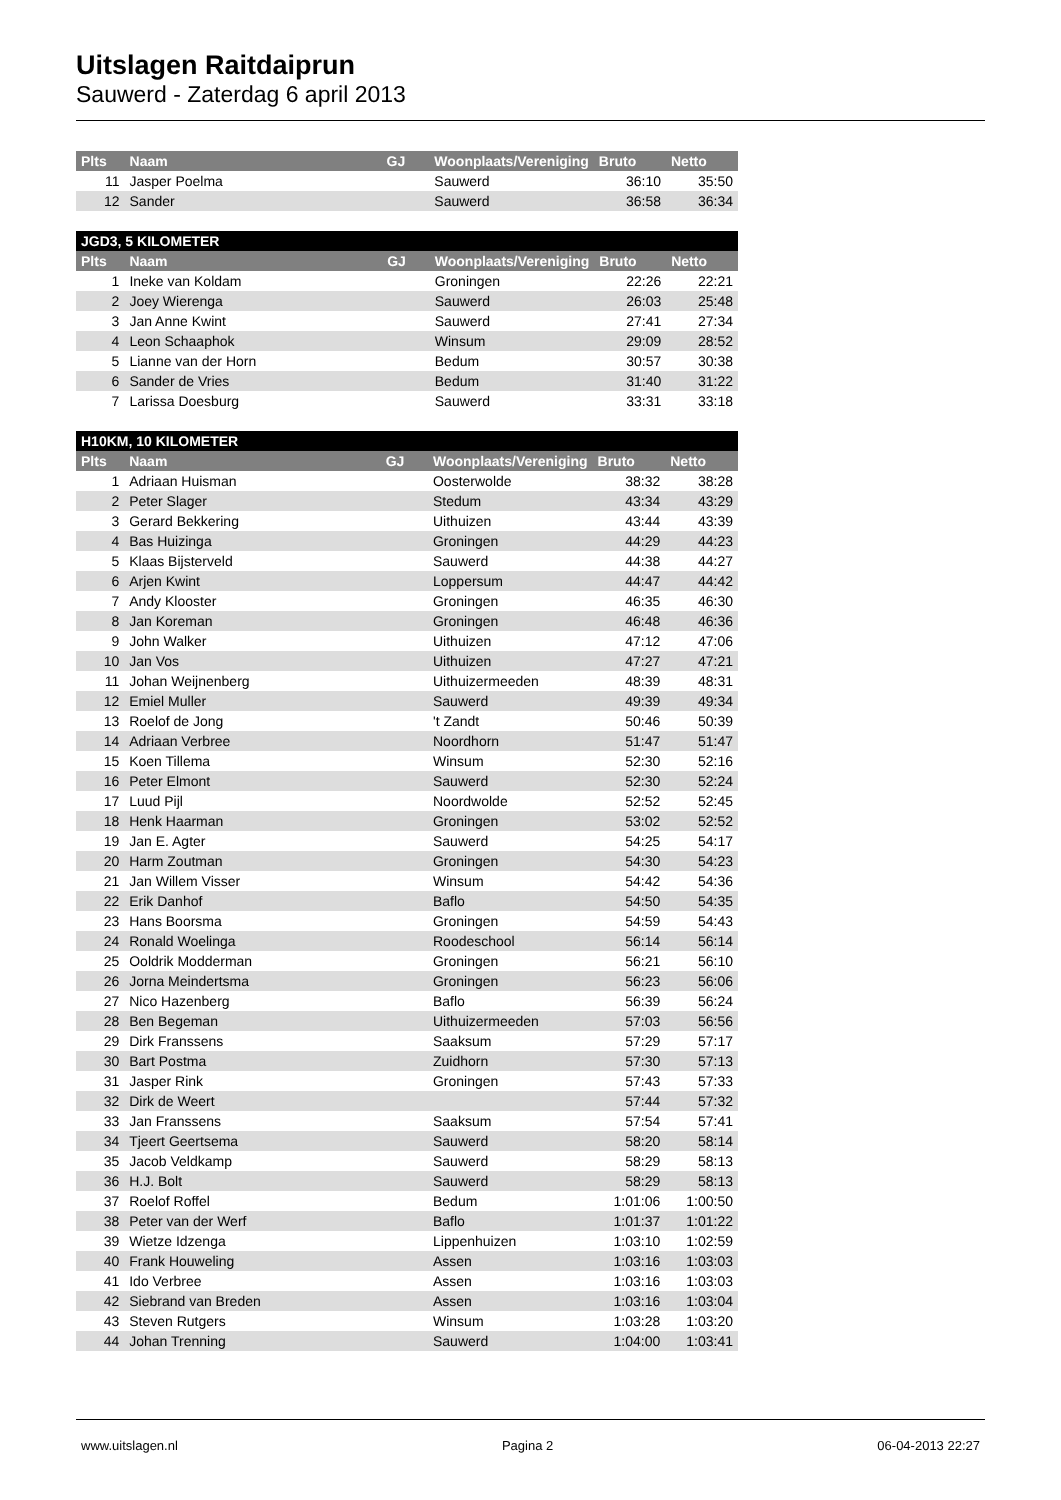Uitslagen Raitdaiprun
Sauwerd - Zaterdag 6 april 2013
| Plts | Naam | GJ | Woonplaats/Vereniging | Bruto | Netto |
| --- | --- | --- | --- | --- | --- |
| 11 | Jasper Poelma | | Sauwerd | 36:10 | 35:50 |
| 12 | Sander | | Sauwerd | 36:58 | 36:34 |
| JGD3, 5 KILOMETER | | | | | |
| Plts | Naam | GJ | Woonplaats/Vereniging | Bruto | Netto |
| 1 | Ineke van Koldam | | Groningen | 22:26 | 22:21 |
| 2 | Joey Wierenga | | Sauwerd | 26:03 | 25:48 |
| 3 | Jan Anne Kwint | | Sauwerd | 27:41 | 27:34 |
| 4 | Leon Schaaphok | | Winsum | 29:09 | 28:52 |
| 5 | Lianne van der Horn | | Bedum | 30:57 | 30:38 |
| 6 | Sander de Vries | | Bedum | 31:40 | 31:22 |
| 7 | Larissa Doesburg | | Sauwerd | 33:31 | 33:18 |
| H10KM, 10 KILOMETER | | | | | |
| Plts | Naam | GJ | Woonplaats/Vereniging | Bruto | Netto |
| 1 | Adriaan Huisman | | Oosterwolde | 38:32 | 38:28 |
| 2 | Peter Slager | | Stedum | 43:34 | 43:29 |
| 3 | Gerard Bekkering | | Uithuizen | 43:44 | 43:39 |
| 4 | Bas Huizinga | | Groningen | 44:29 | 44:23 |
| 5 | Klaas Bijsterveld | | Sauwerd | 44:38 | 44:27 |
| 6 | Arjen Kwint | | Loppersum | 44:47 | 44:42 |
| 7 | Andy Klooster | | Groningen | 46:35 | 46:30 |
| 8 | Jan Koreman | | Groningen | 46:48 | 46:36 |
| 9 | John Walker | | Uithuizen | 47:12 | 47:06 |
| 10 | Jan Vos | | Uithuizen | 47:27 | 47:21 |
| 11 | Johan Weijnenberg | | Uithuizermeeden | 48:39 | 48:31 |
| 12 | Emiel Muller | | Sauwerd | 49:39 | 49:34 |
| 13 | Roelof de Jong | | 't Zandt | 50:46 | 50:39 |
| 14 | Adriaan Verbree | | Noordhorn | 51:47 | 51:47 |
| 15 | Koen Tillema | | Winsum | 52:30 | 52:16 |
| 16 | Peter Elmont | | Sauwerd | 52:30 | 52:24 |
| 17 | Luud Pijl | | Noordwolde | 52:52 | 52:45 |
| 18 | Henk Haarman | | Groningen | 53:02 | 52:52 |
| 19 | Jan E. Agter | | Sauwerd | 54:25 | 54:17 |
| 20 | Harm Zoutman | | Groningen | 54:30 | 54:23 |
| 21 | Jan Willem Visser | | Winsum | 54:42 | 54:36 |
| 22 | Erik Danhof | | Baflo | 54:50 | 54:35 |
| 23 | Hans Boorsma | | Groningen | 54:59 | 54:43 |
| 24 | Ronald Woelinga | | Roodeschool | 56:14 | 56:14 |
| 25 | Ooldrik Modderman | | Groningen | 56:21 | 56:10 |
| 26 | Jorna Meindertsma | | Groningen | 56:23 | 56:06 |
| 27 | Nico Hazenberg | | Baflo | 56:39 | 56:24 |
| 28 | Ben Begeman | | Uithuizermeeden | 57:03 | 56:56 |
| 29 | Dirk Franssens | | Saaksum | 57:29 | 57:17 |
| 30 | Bart Postma | | Zuidhorn | 57:30 | 57:13 |
| 31 | Jasper Rink | | Groningen | 57:43 | 57:33 |
| 32 | Dirk de Weert | | | 57:44 | 57:32 |
| 33 | Jan Franssens | | Saaksum | 57:54 | 57:41 |
| 34 | Tjeert Geertsema | | Sauwerd | 58:20 | 58:14 |
| 35 | Jacob Veldkamp | | Sauwerd | 58:29 | 58:13 |
| 36 | H.J. Bolt | | Sauwerd | 58:29 | 58:13 |
| 37 | Roelof Roffel | | Bedum | 1:01:06 | 1:00:50 |
| 38 | Peter van der Werf | | Baflo | 1:01:37 | 1:01:22 |
| 39 | Wietze Idzenga | | Lippenhuizen | 1:03:10 | 1:02:59 |
| 40 | Frank Houweling | | Assen | 1:03:16 | 1:03:03 |
| 41 | Ido Verbree | | Assen | 1:03:16 | 1:03:03 |
| 42 | Siebrand van Breden | | Assen | 1:03:16 | 1:03:04 |
| 43 | Steven Rutgers | | Winsum | 1:03:28 | 1:03:20 |
| 44 | Johan Trenning | | Sauwerd | 1:04:00 | 1:03:41 |
www.uitslagen.nl Pagina 2 06-04-2013 22:27